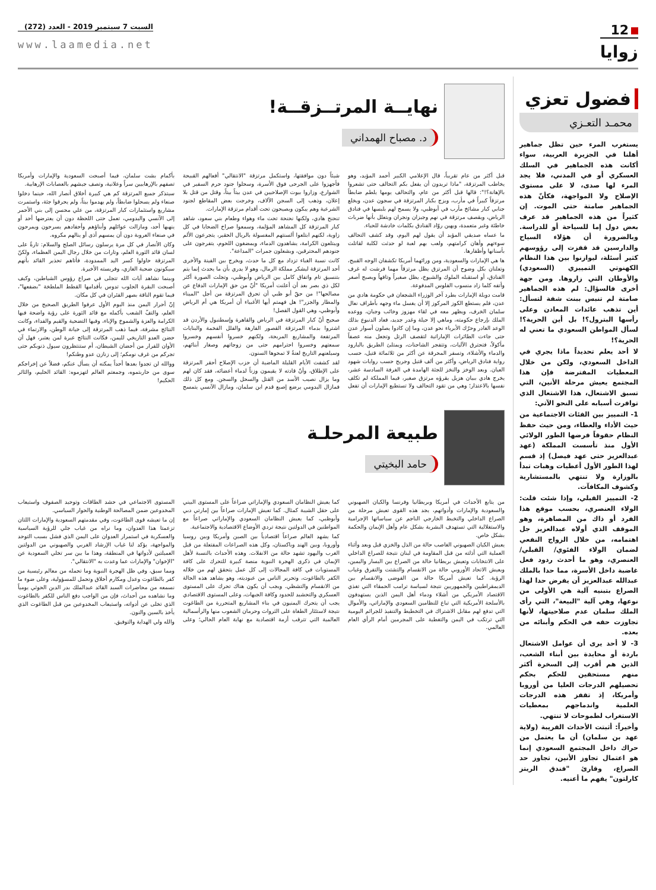12
زوايا
السبت 7 سبتمبر 2019 - العدد (272)
www.laamedia.net
فضول تعزي
محمـد التعـزي
يستغرب المرء حين تظل جماهير أهلنا في الجزيرة العربية، سواء أكانت هذه الجماهير في السلك العسكري أو في المدني، فلا يجد المرء لها صدى، لا على مستوى الإصلاح ولا المواجهة، فكأنّ هذه الجماهير صامتة حتى الموت. إن كثيراً من هذه الجماهير قد عرف بعض دول إما للسياحة أو للدراسة. وبالضرورة أن هؤلاء السياح والدارسين قد قفزت إلى رؤوسهم كثير أسئلة، ليوازنوا بين هذا النظام الكهنوتي التمييزي (السعودي) والأوطان التي زاروها. ومن جهة أخرى فالسؤال: لم هذه الجماهير صامتة لم تنبس ببنت شفة لتسأل: أين تذهب عائدات المعادن وعلى رأسها البترول؟! بل أين الحرية؟! لسأل المواطن السعودي ما تعني له الحرية؟!
لا أحد يعلم تحديداً ماذا يجري في الداخل السعودي، ولكن من خلال المعطيات المفترضة فإن هذا المجتمع يعيش مرحلة الأنين، التي تسبق الاشتعال، هذا الاشتعال الذي توافرت أسبابه على النحو الآتي:
1- التمييز بين الفئات الاجتماعية من حيث الأداء والعطاء، ومن حيث حفظ النظام حقوقاً فرضها الطور الولائي الأول منذ تأسست المملكة (عهد عبدالعزيز حتى عهد فيصل) إذ قسم لهذا الطور الأول أعطيات وهبات تبدأ بالوزارة ولا تنتهي بالمستشارية وكشوف المكافآت.
2- التمييز القبلي، وإذا شئت قلت: الولاء العنصري، بحسب موقع هذا الفرد أو ذاك من المصاهرة، وهو الموقف الذي أولاه عبدالعزيز جل اهتمامه، من خلال الزواج النفعي لضمان الولاء الفئوي/ القبلي/ العنصري، وهو ما أحدث ردود فعل غاضبة داخل الأسرة، مما حدا بالملك عبدالله عبدالعزيز أن يفرض حدا لهذا الصراع بتبنيه آلية هي الأولى من نوعها، وهي آلية "البيعة"، التي رأى الملك سلمان عدم صلاحيتها، لأنها تجاوزت حقه في الحكم وأبنائه من بعده.
3- لا أحد يرى أن عوامل الاشتعال باردة أو محايدة بين أبناء الشعب، الذين هم أقرب إلى السخرة أكثر منهم مستحقين للحكم بحكم تحصيلهم الدرجات العليا من أوروبا وأمريكا، إذ تقفز هذه الدرجات العلمية واندماجهم بمعطيات الاستغراب لطموحات لا تنتهي.
وأخيراً: أثبتت الأحداث القريبة (ولاية عهد بن سلمان) أن ما يعتمل من حراك داخل المجتمع السعودي إنما هو اعتمال تجاوز الأنين، تجاوز حد الصراع، وقارئ "فندق الريتز كارلتون" يفهم ما أعنيه.
نهايــة المرتــزقــة!
د. مصباح الهمداني
قبل أكثر من عام تقريباً، قال الإعلامي الكبير أحمد المؤيد، وهو يخاطب المرتزقة، "ماذا تريدون أن يفعل بكم التحالف حتى تشعروا بالإهانة؟!": قالها قبل أكثر من عام، والتحالف يومها يلطم ضابطاً مرتزقاً كبيراً في مأرب، ويزج بكبار المرتزقة في سجون عدن، ويخلع جنابي كبار مشائخ مأرب في أبوظبي، ولا يسمح لهم بلبسها في فنادق الرياض، ويقصف مرتزقة في نهم وجيزان ونجران ويتعلل بأنها ضربات خاطئة وغير متعمدة، ويهين روّاد الفنادق بكلمات خادشة للحياء.
ما عساه صديقي المؤيد أن يقول لهم اليوم، وقد كشف التحالف سوءتهم وأهان كرامتهم، ولعب بهم لعبة لو حدثت لكلبة لقاتلت بأسنانها وأظفارها.
ها هي الإمارات والسعودية، ومن ورائهما أمريكا تكشفان الوجه القبيح، وتعلنان بكل وضوح أن المرتزق يظل مرتزقاً مهما فرشت له غرف الفنادق، أو استقبله الملوك والشيوخ، يظل صغيراً وتافهاً ويصبح أصغر وأتفه كلما زاد منسوب الفلوس المدفوعة.
قامت دويلة الإمارات بطرد آخر الوزراء الشجعان في حكومة هادي من عدن، فلم يستطع الكوز المركوز إلا أن يغسل ماء وجهه بأطراف نعال سلمان الخرف، ويظهر معه في لقاء مهزوز وخائب وجبان، ووعده الملك بإرجاع حكومته، وماهي إلا حيلة وغدر جديد، فعاد الدنبوع بذلك الوعد الغادر وحرّك الأبرياء نحو عدن، وما إن كادوا يصلون أسوار عدن حتى جاءت الطائرات الإماراتية لتقصف الرتل وتجعل منه عصفاً مأكولاً، فتحترق الآليات، وتتفجر الشاحنات، ويمتلئ الطريق بالبارود والدماء والأشلاء، وتسفر المحرقة عن أكثر من ثلاثمائة قتيل، حسب رواية فنادق الرياض، وأكثر من ألف قتيل وجريح حسب روايات شهود العيان. وبعد الوخز والنخز للجثة الهامدة في الغرفة السادسة عشر، يخرج هادي ببيان هزيل يقرؤه مرتزق صغير، فيما المملكة لم تكلف نفسها بالاعتذار؛ وهي من تقود التحالف ولا تستطيع الإمارات أن تفعل شيئاً دون موافقتها، واستكمل مرتزقة "الانتقالي" أفعالهم القبيحة فأجهزوا على الجرحى فوق الأسرة، وسحلوا جنود حرم السفير في الشوارع، وزاروا بيوت الإصلاحيين في عدن بيتاً بيتاً، وقتل من قتل بلا إعلان، وذهب إلى السجن الآلاف، وخرجت بعض المقاطع لجنود الشرعية وهم يبكون ويصيحون تحت أقدام مرتزقة الإمارات.
تنحنح هادي، ولكنها نحنحة تحت ماء وهواء وطعام بني سعود، شاهد كبار المرتزقة كل المشاهد المؤلمة، وسمعوا صراخ الضحايا في كل زاوية، لكنهم ابتلعوا ألسنتهم المغسولة بالريال الحقير، يتجرعون الألم ويبتلعون الكرامة، يشاهدون الدماء، ويمضغون اللحوم، يتفرجون على جنودهم المحترقين، ويشعلون جمرات "المداعة".
كانت نسبة الغباء تزداد مع كل ما حدث، ويخرج بين الفينة والأخرى أحد المرتزقة ليشكر مملكة الرمال، وهو لا يدري بأن ما يحدث إنما يتم بتنسيق تام واتفاق كامل بين الرياض وأبوظبي، وتجلت الصورة أكثر لكل ذي بصر بعد أن أعلنت أمريكا "أنّ من حق الإمارات الدفاع عن مصالحها"! من حقّ أبو ظبي أن تحرق المرتزقة من أجل "الميناء والمطار والجزر"! هل فهمتم أيها الأغبياء أن أمريكا هي أم الرياض وأبوظبي، وهي القول الفصل!
صحيح أنّ كبار المرتزقة في الرياض والقاهرة وإسطنبول والأردن قد اشتروا بدماء المرتزقة القصور الفارهة والفلل الفخمة والبنايات المرتفعة والمشاريع المربحة، ولكنهم خسروا أنفسهم وخسروا سمعتهم وخسروا احترامهم حتى من زوجاتهم وصغار أبنائهم، وسيلعنهم التاريخ لعنةً لا تمحوها السنون.
لقد كشفت الأيام القليلة الماضية أن حزب الإصلاح أحقر المرتزقة على الإطلاق، وأنّ قادته لا يقيمون وزناً لدماء أعضائه، فقد كان لهم وما يزال نصيب الأسد من القتل والسحل والسجن. ومع كل ذلك فمازال اليدومي يرضع إصبع قدم ابن سلمان، ومازال الآنسي يتمسح بأكمام بشت سلمان، فيما أصبحت السعودية والإمارات وأمريكا تصفهم بالإرهابيين سراً وعلانية، وتصف جيشهم بالعصابات الإرهابية.
سيتذكر جميع المرتزقة كم هي كبيرة أخلاق أنصار الله، حينما دخلوا صنعاء ولم يسحلوا ضابطاً، ولم يهدموا بيتاً، ولم يحرقوا جثة، واستمرت مشاريع واستثمارات كبار المرتزقة، من علي محسن إلى بني الأحمر إلى الآنسي واليدومي، تعمل حتى اللحظة دون أن يعترضها أحد أو ينهبها أحد، ومازالت عوائلهم وأبناؤهم وأحفادهم يسرحون ويمرحون في صنعاء العروبة دون أن يمسهم أذى أو ينالهم مكروه.
وكان الأنصار في كل مرة يرسلون رسائل الصلح والسلام: تارةً على لسان قائد الثورة العلم، وتارات من خلال رجال اليمن العظماء، ولكنّ المرتزقة حاولوا كسر اليد الممدودة، فأتاهم تحذير القائد بأنهم سيكونون ضحية الغازي، وفريسته الأخيرة.
وبينما نشاهد آيات الله تتجلى في صراع رؤوس الشياطين، وكيف أصبحت البقرة الحلوب تدوس بأقدامها القطط الملطخة "بضفعها"، فيما تقوم الناقة بصهر الفئران في كل مكان.
إنّ أحرار اليمن منذ اليوم الأول عرفوا الطريق الصحيح من خلال العلم، والتفّ الشعب بأكمله مع قائد الثورة على رؤية واضحة فيها الكرامة والعزة والشموخ والإباء، وفيها التضحية والقيم والفداء، وكانت النتائج مشرفة، فيما ذهب المرتزقة إلى خيانة الوطن، والارتماء في حضن العدو التاريخي لليمن، فكانت النتائج عبرة لمن يعتبر، فهل آن الأوان للفرار من أحضان الشيطان، أم ستنتظرون سيول ذنوبكم حتى تجركم من غرف نومكم؛ إلى زنازن عدو وطنكم!
ووالله لن تجدوا بعدها أحداً يمكنه أن يسأل عنكم، فضلاً عن إخراجكم سوى من حاربتموه، وجمعتم العالم لتهزموه: القائد الحليم، والثائر الحكيم!
طبيعة المرحلـة
حامد البخيتي
من يتابع الأحداث في أمريكا وبريطانيا وفرنسا والكيان الصهيوني والسعودية والإمارات وأدواتهم، يجد هذه القوى تعيش مرحلة من الصراع الداخلي والتخبط الخارجي الناجم عن سياساتها الإجرامية والاستغلالية التي تستهدف البشرية بشكل عام وأهل الإيمان والحكمة بشكل خاص.
يعيش الكيان الصهيوني الغاصب حالة من الذل والخزي قبل وبعد وأثناء العملية التي أذلته من قبل المقاومة في لبنان نتيجة للصراع الداخلي على الانتخابات وتعيش بريطانيا حالة من الصراع بين اليسار واليمين، ويعيش الاتحاد الأوروبي حالة من الانقسام والتشتت والتفرق وغياب الرؤية. كما تعيش أمريكا حالة من الفوضى والانقسام بين الديمقراطيين والجمهوريين نتيجة لسياسة ترامب الحمقاء التي تغذي الاقتصاد الأمريكي من أشلاء ودماء أهل اليمن الذين يستهدفون بالأسلحة الأمريكية التي تباع للنظامين السعودي والإماراتي، والأموال التي تدفع لهم مقابل الاشتراك في التخطيط والتنفيذ للجرائم اليومية التي ترتكب في اليمن والتغطية على المجرمين أمام الرأي العام العالمي.
كما يعيش النظامان السعودي والإماراتي صراعاً على المستوى البيني على حقل الشيبة كمثال. كما تعيش الإمارات صراعاً بين إمارتي دبي وأبوظبي، كما يعيش النظامان السعودي والإماراتي صراعاً مع المواطنين في الدولتين نتيجة تردي الأوضاع الاقتصادية والاجتماعية.
كما يشهد العالم صراعاً اقتصادياً بين الصين وأمريكا وبين روسيا وأوروبا، وبين الهند وباكستان، وكل هذه الصراعات المفتعلة من قبل الغرب واليهود تشهد حالة من الانفلات. وهذه الأحداث بالنسبة لأهل الإيمان في ذكرى الهجرة النبوية منصة كبيرة للتحرك على كافة المستويات في كافة المجالات إلى كل عمل يتحقق لهم من خلاله الكفر بالطاغوت، وتحرير الناس من عبوديته، وهو يشاهد هذه الحالة من الانقسام والتشظي. ويجب أن يكون هناك تحرك على المستوى العسكري والتحشيد للحدود وكافة الجبهات، وعلى المستوى الاقتصادي يجب أن يتحرك اليمنيون في بناء المشاريع المتحررة من الطاغوت نتيجة لاستئثار الطغاة على الثروات وحرمان الشعوب منها والرأسمالية العالمية التي تترقب أزمة اقتصادية مع نهاية العام الحالي؛ وعلى المستوى الاجتماعي في حشد الطاقات وتوحيد الصفوف واستيعاب المخدوعين ضمن المصالحة الوطنية والحوار السياسي.
إن ما تعيشه قوى الطاغوت، وفي مقدمتهم السعودية والإمارات اللتان تزعمتا هذا العدوان، وما نراه من غياب جلي للرؤية السياسية والعسكرية في استمرار العدوان على اليمن الذي فشل بسبب التوحد والمواجهة، يؤكد لنا غياب الإرشاد الغربي والصهيوني من الدولتين العميلتين لأدواتها في المنطقة، وهذا ما بين سر تخلي السعودية عن "الإخوان" والإمارات عما وعدت به "الانتقالي".
ومما سبق، وفي ظل الهجرة النبوية وما تحمله من معالم رئيسية من كفر بالطاغوت وعدل ومكارم أخلاق وتحمل للمسؤولية، وعلى ضوء ما نسمعه من محاضرات السيد القائد عبدالملك بدر الدين الحوثي يومياً وما نشاهده من أحداث، فإن من الواجب دفع الناس للكفر بالطاغوت الذي تخلى عن أدواته، واستيعاب المخدوعين من قبل الطاغوت الذي يأخذ بالسين والنون.
والله ولي الهداية والتوفيق.